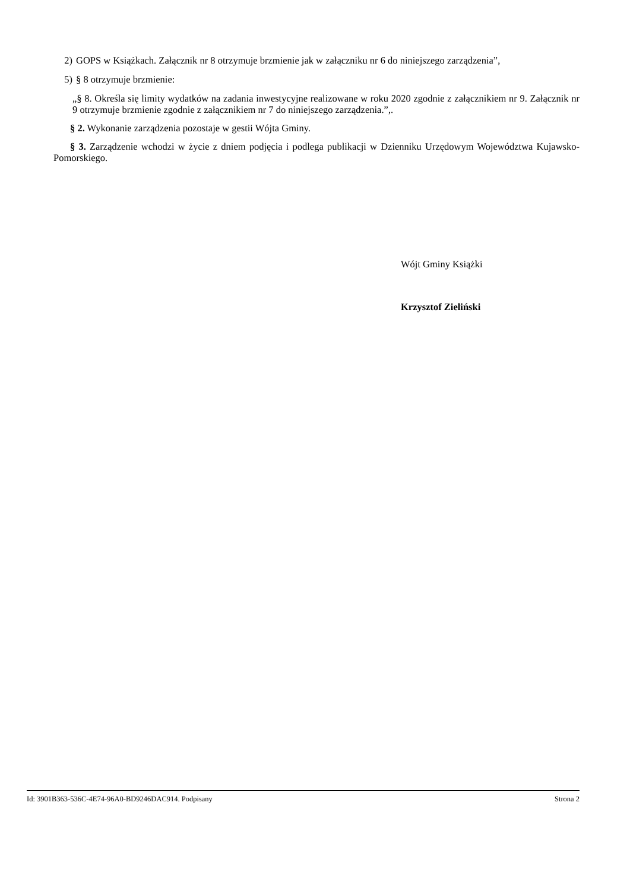2)
GOPS w Książkach. Załącznik nr 8 otrzymuje brzmienie jak w załączniku nr 6 do niniejszego zarządzenia”,
5) § 8 otrzymuje brzmienie:
„§ 8. Określa się limity wydatków na zadania inwestycyjne realizowane w roku 2020 zgodnie z załącznikiem nr 9. Załącznik nr 9 otrzymuje brzmienie zgodnie z załącznikiem nr 7 do niniejszego zarządzenia.”,.
§ 2. Wykonanie zarządzenia pozostaje w gestii Wójta Gminy.
§ 3. Zarządzenie wchodzi w życie z dniem podjęcia i podlega publikacji w Dzienniku Urzędowym Województwa Kujawsko-Pomorskiego.
Wójt Gminy Książki
Krzysztof Zieliński
Id: 3901B363-536C-4E74-96A0-BD9246DAC914. Podpisany Strona 2